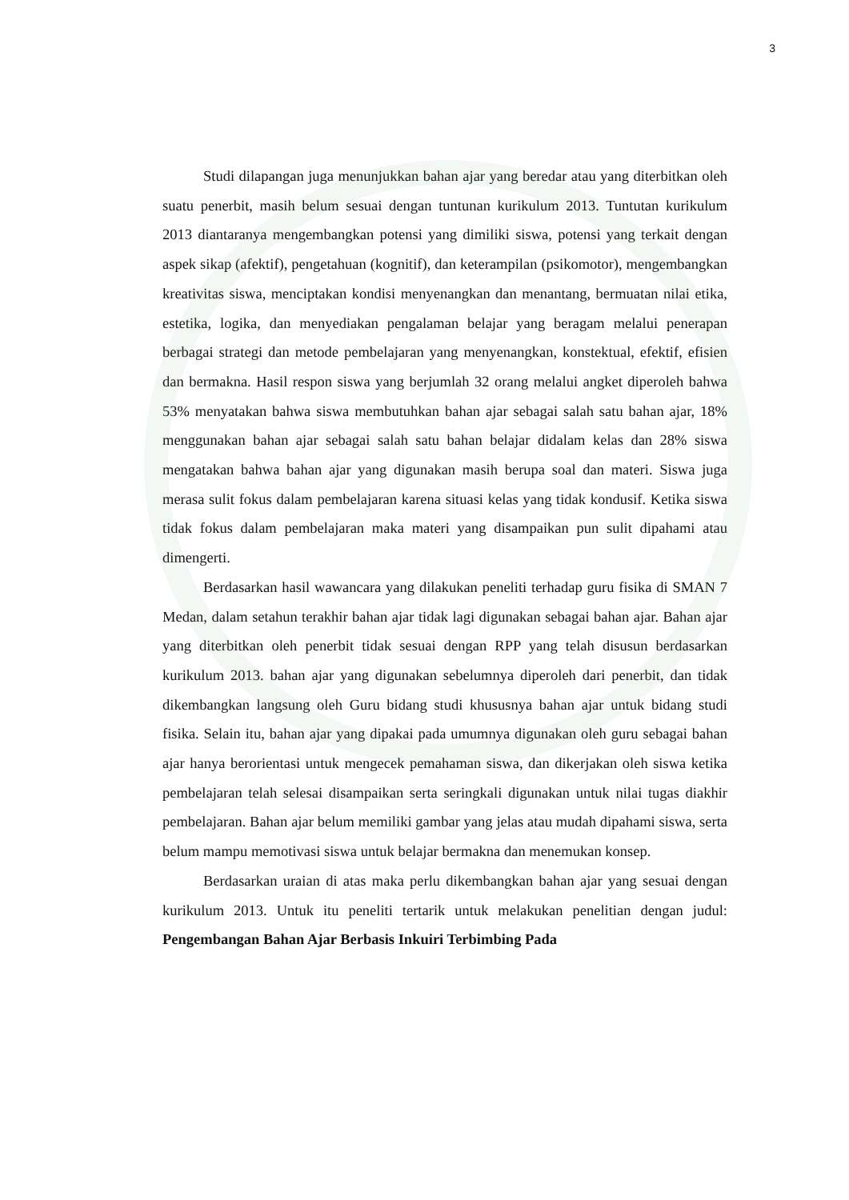3
Studi dilapangan juga menunjukkan bahan ajar yang beredar atau yang diterbitkan oleh suatu penerbit, masih belum sesuai dengan tuntunan kurikulum 2013. Tuntutan kurikulum 2013 diantaranya mengembangkan potensi yang dimiliki siswa, potensi yang terkait dengan aspek sikap (afektif), pengetahuan (kognitif), dan keterampilan (psikomotor), mengembangkan kreativitas siswa, menciptakan kondisi menyenangkan dan menantang, bermuatan nilai etika, estetika, logika, dan menyediakan pengalaman belajar yang beragam melalui penerapan berbagai strategi dan metode pembelajaran yang menyenangkan, konstektual, efektif, efisien dan bermakna. Hasil respon siswa yang berjumlah 32 orang melalui angket diperoleh bahwa 53% menyatakan bahwa siswa membutuhkan bahan ajar sebagai salah satu bahan ajar, 18% menggunakan bahan ajar sebagai salah satu bahan belajar didalam kelas dan 28% siswa mengatakan bahwa bahan ajar yang digunakan masih berupa soal dan materi. Siswa juga merasa sulit fokus dalam pembelajaran karena situasi kelas yang tidak kondusif. Ketika siswa tidak fokus dalam pembelajaran maka materi yang disampaikan pun sulit dipahami atau dimengerti.
Berdasarkan hasil wawancara yang dilakukan peneliti terhadap guru fisika di SMAN 7 Medan, dalam setahun terakhir bahan ajar tidak lagi digunakan sebagai bahan ajar. Bahan ajar yang diterbitkan oleh penerbit tidak sesuai dengan RPP yang telah disusun berdasarkan kurikulum 2013. bahan ajar yang digunakan sebelumnya diperoleh dari penerbit, dan tidak dikembangkan langsung oleh Guru bidang studi khususnya bahan ajar untuk bidang studi fisika. Selain itu, bahan ajar yang dipakai pada umumnya digunakan oleh guru sebagai bahan ajar hanya berorientasi untuk mengecek pemahaman siswa, dan dikerjakan oleh siswa ketika pembelajaran telah selesai disampaikan serta seringkali digunakan untuk nilai tugas diakhir pembelajaran. Bahan ajar belum memiliki gambar yang jelas atau mudah dipahami siswa, serta belum mampu memotivasi siswa untuk belajar bermakna dan menemukan konsep.
Berdasarkan uraian di atas maka perlu dikembangkan bahan ajar yang sesuai dengan kurikulum 2013. Untuk itu peneliti tertarik untuk melakukan penelitian dengan judul: Pengembangan Bahan Ajar Berbasis Inkuiri Terbimbing Pada